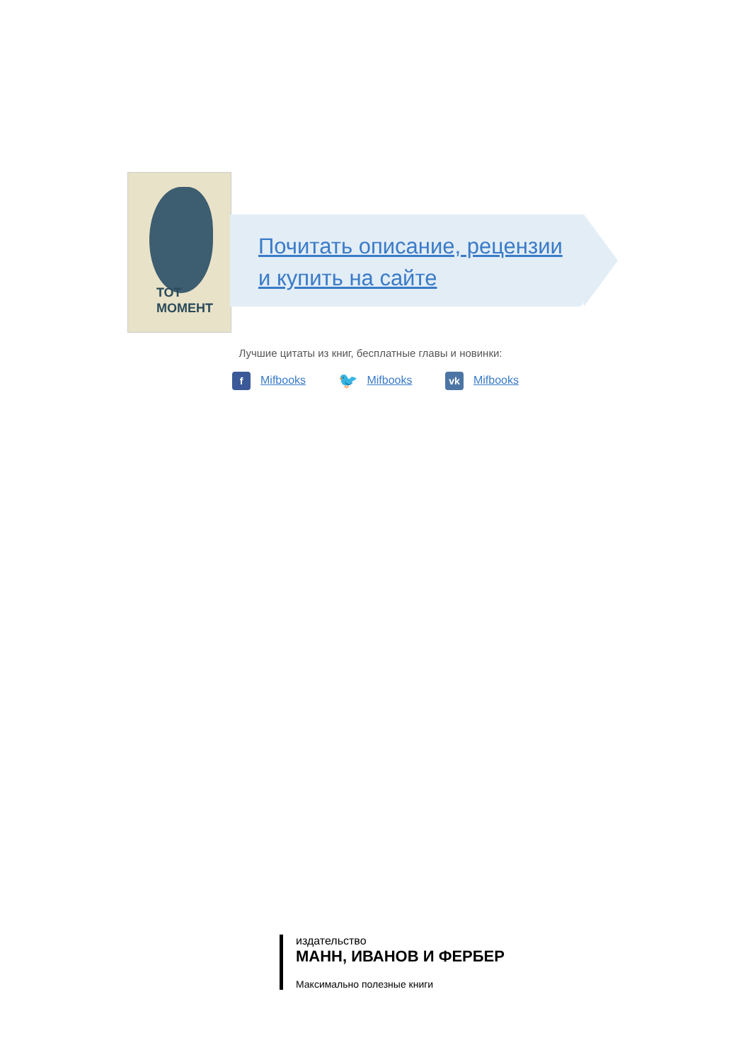ТОТ
МОМЕНТ
Почитать описание, рецензии
и купить на сайте
Лучшие цитаты из книг, бесплатные главы и новинки:
f Mifbooks 🐦 Mifbooks vk Mifbooks
издательство
МАНН, ИВАНОВ И ФЕРБЕР
Максимально полезные книги